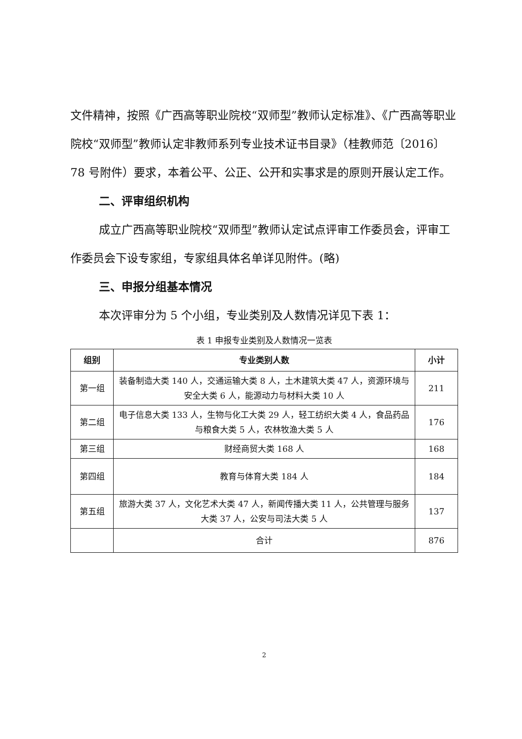文件精神，按照《广西高等职业院校“双师型”教师认定标准》、《广西高等职业院校“双师型”教师认定非教师系列专业技术证书目录》（桂教师范〔2016〕78 号附件）要求，本着公平、公正、公开和实事求是的原则开展认定工作。
二、评审组织机构
成立广西高等职业院校“双师型”教师认定试点评审工作委员会，评审工作委员会下设专家组，专家组具体名单详见附件。(略)
三、申报分组基本情况
本次评审分为 5 个小组，专业类别及人数情况详见下表 1：
表 1 申报专业类别及人数情况一览表
| 组别 | 专业类别人数 | 小计 |
| --- | --- | --- |
| 第一组 | 装备制造大类 140 人，交通运输大类 8 人，土木建筑大类 47 人，资源环境与安全大类 6 人，能源动力与材料大类 10 人 | 211 |
| 第二组 | 电子信息大类 133 人，生物与化工大类 29 人，轻工纺织大类 4 人，食品药品与粮食大类 5 人，农林牧渔大类 5 人 | 176 |
| 第三组 | 财经商贸大类 168 人 | 168 |
| 第四组 | 教育与体育大类 184 人 | 184 |
| 第五组 | 旅游大类 37 人，文化艺术大类 47 人，新闻传播大类 11 人，公共管理与服务大类 37 人，公安与司法大类 5 人 | 137 |
| | 合计 | 876 |
2